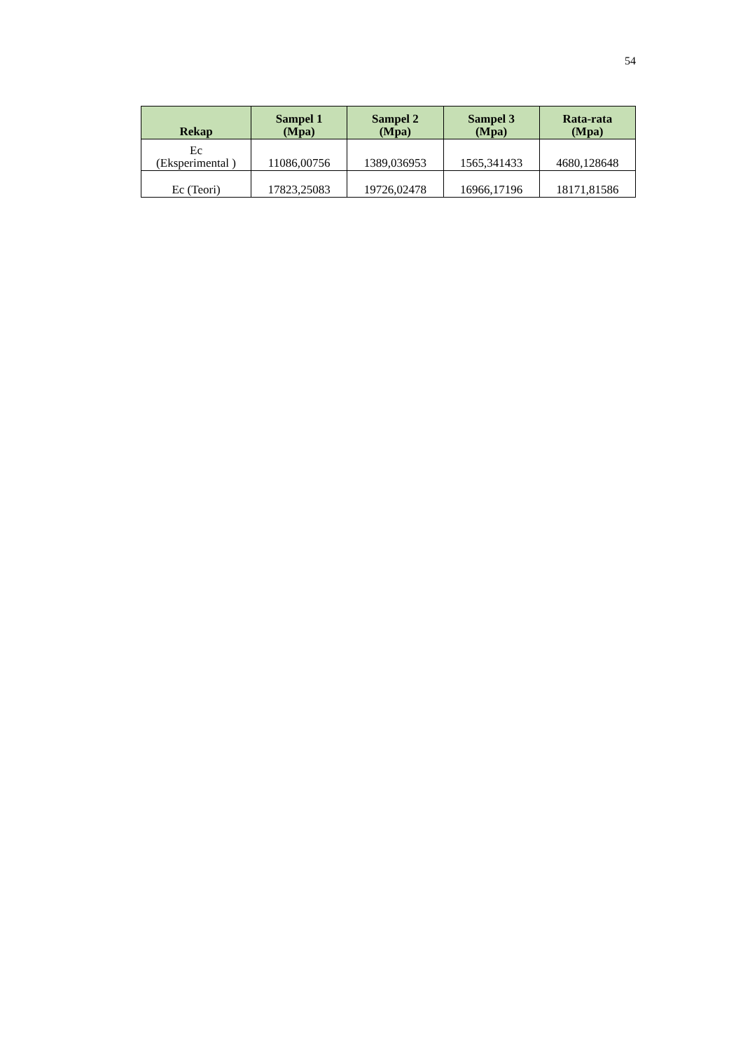54
| Rekap | Sampel 1 (Mpa) | Sampel 2 (Mpa) | Sampel 3 (Mpa) | Rata-rata (Mpa) |
| --- | --- | --- | --- | --- |
| Ec (Eksperimental ) | 11086,00756 | 1389,036953 | 1565,341433 | 4680,128648 |
| Ec (Teori) | 17823,25083 | 19726,02478 | 16966,17196 | 18171,81586 |